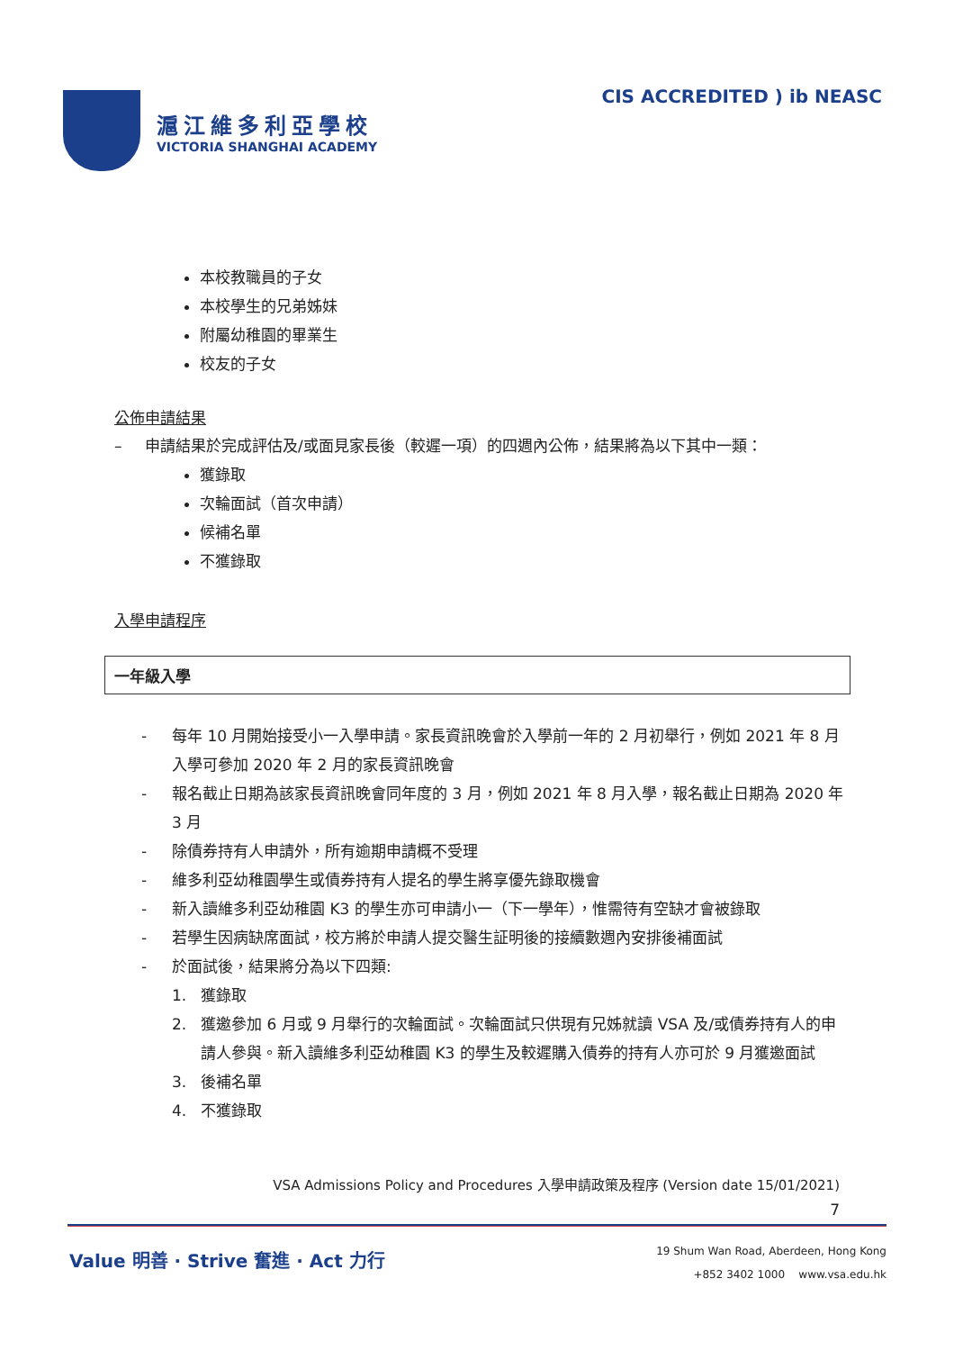滬江維多利亞學校
VICTORIA SHANGHAI ACADEMY
CIS ACCREDITED ) ib NEASC
本校教職員的子女
本校學生的兄弟姊妹
附屬幼稚園的畢業生
校友的子女
公佈申請結果
– 申請結果於完成評估及/或面見家長後（較遲一項）的四週內公佈，結果將為以下其中一類：
獲錄取
次輪面試（首次申請）
候補名單
不獲錄取
入學申請程序
一年級入學
- 每年 10 月開始接受小一入學申請。家長資訊晚會於入學前一年的 2 月初舉行，例如 2021 年 8 月入學可參加 2020 年 2 月的家長資訊晚會
- 報名截止日期為該家長資訊晚會同年度的 3 月，例如 2021 年 8 月入學，報名截止日期為 2020 年 3 月
- 除債券持有人申請外，所有逾期申請概不受理
- 維多利亞幼稚園學生或債券持有人提名的學生將享優先錄取機會
- 新入讀維多利亞幼稚園 K3 的學生亦可申請小一（下一學年），惟需待有空缺才會被錄取
- 若學生因病缺席面試，校方將於申請人提交醫生証明後的接續數週內安排後補面試
- 於面試後，結果將分為以下四類:
1. 獲錄取
2. 獲邀參加 6 月或 9 月舉行的次輪面試。次輪面試只供現有兄姊就讀 VSA 及/或債券持有人的申請人參與。新入讀維多利亞幼稚園 K3 的學生及較遲購入債券的持有人亦可於 9 月獲邀面試
3. 後補名單
4. 不獲錄取
VSA Admissions Policy and Procedures 入學申請政策及程序 (Version date 15/01/2021)
7
Value 明善 · Strive 奮進 · Act 力行
19 Shum Wan Road, Aberdeen, Hong Kong
+852 3402 1000 www.vsa.edu.hk